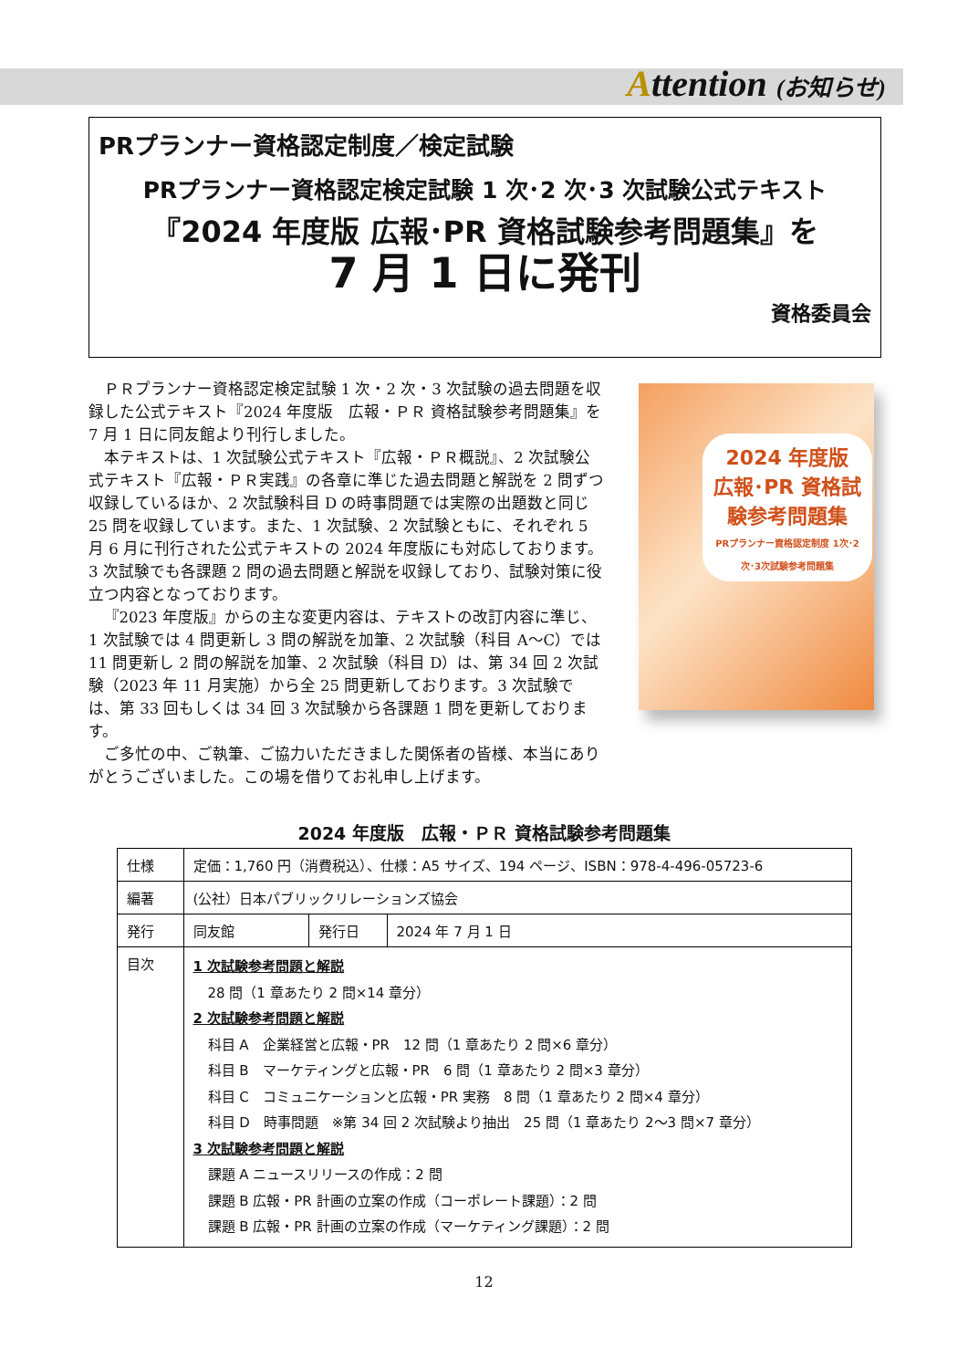Attention (お知らせ)
PRプランナー資格認定制度／検定試験
PRプランナー資格認定検定試験 1 次･2 次･3 次試験公式テキスト
『2024 年度版 広報･PR 資格試験参考問題集』を
7 月 1 日に発刊
資格委員会
ＰＲプランナー資格認定検定試験 1 次・2 次・3 次試験の過去問題を収録した公式テキスト『2024 年度版　広報・ＰＲ 資格試験参考問題集』を 7 月 1 日に同友館より刊行しました。
本テキストは、1 次試験公式テキスト『広報・ＰＲ概説』、2 次試験公式テキスト『広報・ＰＲ実践』の各章に準じた過去問題と解説を 2 問ずつ収録しているほか、2 次試験科目 D の時事問題では実際の出題数と同じ 25 問を収録しています。また、1 次試験、2 次試験ともに、それぞれ 5 月 6 月に刊行された公式テキストの 2024 年度版にも対応しております。3 次試験でも各課題 2 問の過去問題と解説を収録しており、試験対策に役立つ内容となっております。
『2023 年度版』からの主な変更内容は、テキストの改訂内容に準じ、1 次試験では 4 問更新し 3 問の解説を加筆、2 次試験（科目 A～C）では 11 問更新し 2 問の解説を加筆、2 次試験（科目 D）は、第 34 回 2 次試験（2023 年 11 月実施）から全 25 問更新しております。3 次試験では、第 33 回もしくは 34 回 3 次試験から各課題 1 問を更新しております。
ご多忙の中、ご執筆、ご協力いただきました関係者の皆様、本当にありがとうございました。この場を借りてお礼申し上げます。
2024 年度版
広報･PR 資格試験参考問題集
PRプランナー資格認定制度 1次･2次･3次試験参考問題集
2024 年度版　広報・ＰＲ 資格試験参考問題集
| 仕様 | 定価：1,760 円（消費税込）、仕様：A5 サイズ、194 ページ、ISBN：978-4-496-05723-6 | | |
| 編著 | (公社）日本パブリックリレーションズ協会 | | |
| 発行 | 同友館 | 発行日 | 2024 年 7 月 1 日 |
| 目次 | 1 次試験参考問題と解説 28 問（1 章あたり 2 問×14 章分） 2 次試験参考問題と解説 科目 A 企業経営と広報・PR 12 問（1 章あたり 2 問×6 章分） 科目 B マーケティングと広報・PR 6 問（1 章あたり 2 問×3 章分） 科目 C コミュニケーションと広報・PR 実務 8 問（1 章あたり 2 問×4 章分） 科目 D 時事問題 ※第 34 回 2 次試験より抽出 25 問（1 章あたり 2～3 問×7 章分） 3 次試験参考問題と解説 課題 A ニュースリリースの作成：2 問 課題 B 広報・PR 計画の立案の作成（コーポレート課題）：2 問 課題 B 広報・PR 計画の立案の作成（マーケティング課題）：2 問 | | |
12